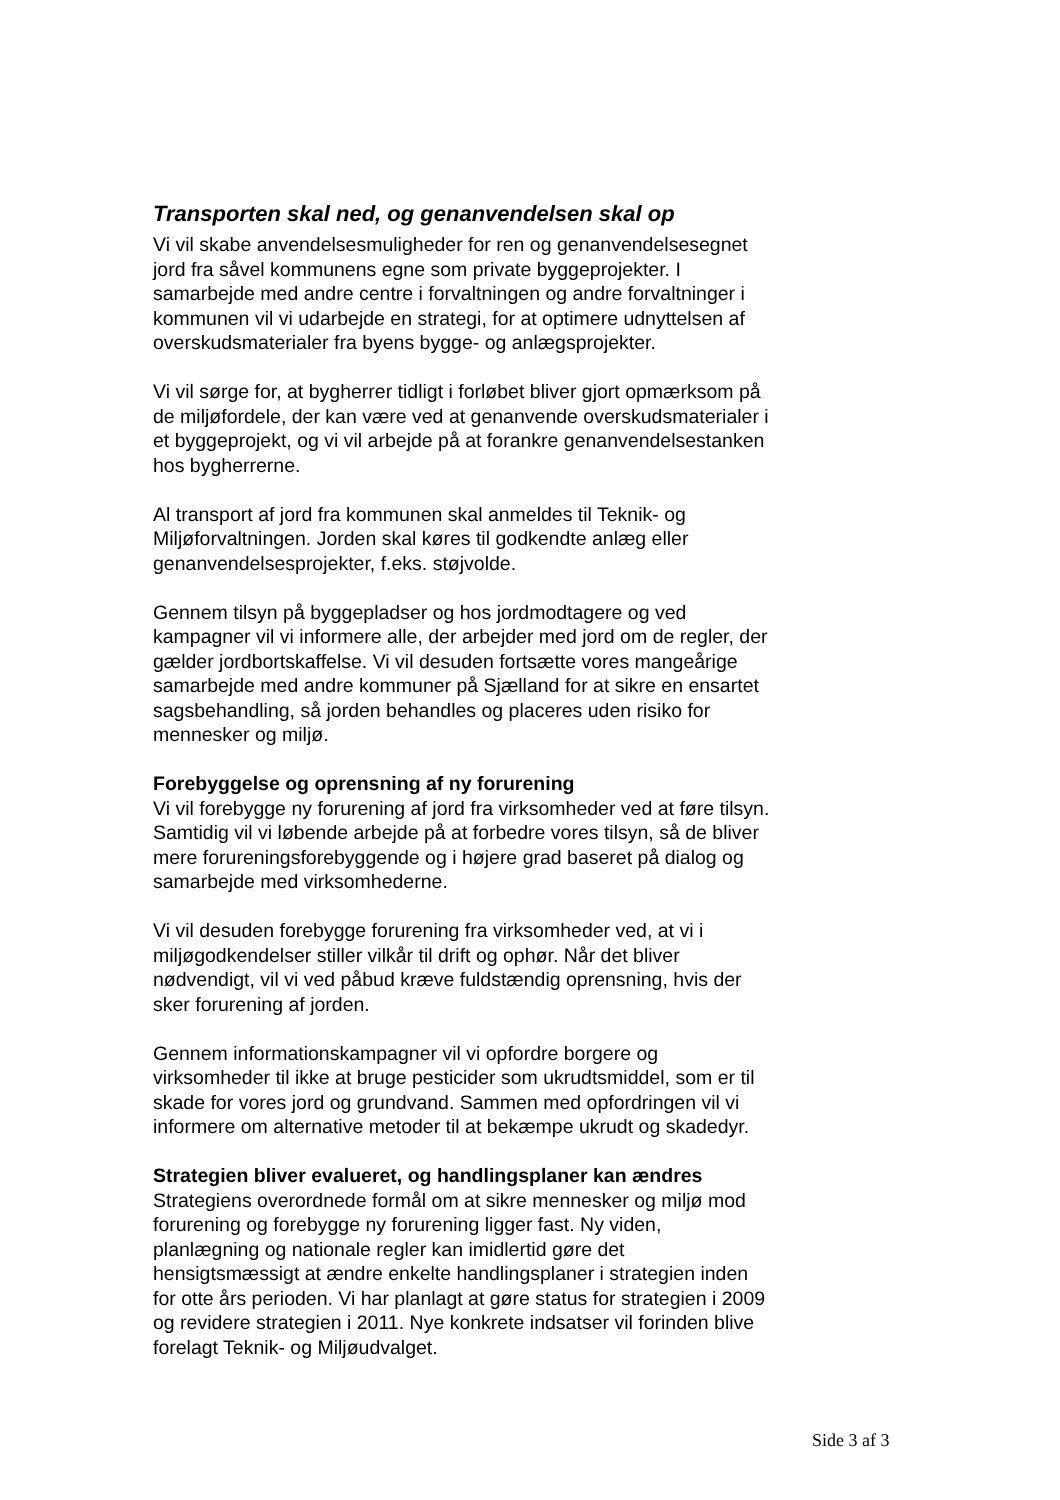Transporten skal ned, og genanvendelsen skal op
Vi vil skabe anvendelsesmuligheder for ren og genanvendelsesegnet jord fra såvel kommunens egne som private byggeprojekter. I samarbejde med andre centre i forvaltningen og andre forvaltninger i kommunen vil vi udarbejde en strategi, for at optimere udnyttelsen af overskudsmaterialer fra byens bygge- og anlægsprojekter.
Vi vil sørge for, at bygherrer tidligt i forløbet bliver gjort opmærksom på de miljøfordele, der kan være ved at genanvende overskudsmaterialer i et byggeprojekt, og vi vil arbejde på at forankre genanvendelsestanken hos bygherrerne.
Al transport af jord fra kommunen skal anmeldes til Teknik- og Miljøforvaltningen. Jorden skal køres til godkendte anlæg eller genanvendelsesprojekter, f.eks. støjvolde.
Gennem tilsyn på byggepladser og hos jordmodtagere og ved kampagner vil vi informere alle, der arbejder med jord om de regler, der gælder jordbortskaffelse. Vi vil desuden fortsætte vores mangeårige samarbejde med andre kommuner på Sjælland for at sikre en ensartet sagsbehandling, så jorden behandles og placeres uden risiko for mennesker og miljø.
Forebyggelse og oprensning af ny forurening
Vi vil forebygge ny forurening af jord fra virksomheder ved at føre tilsyn. Samtidig vil vi løbende arbejde på at forbedre vores tilsyn, så de bliver mere forureningsforebyggende og i højere grad baseret på dialog og samarbejde med virksomhederne.
Vi vil desuden forebygge forurening fra virksomheder ved, at vi i miljøgodkendelser stiller vilkår til drift og ophør. Når det bliver nødvendigt, vil vi ved påbud kræve fuldstændig oprensning, hvis der sker forurening af jorden.
Gennem informationskampagner vil vi opfordre borgere og virksomheder til ikke at bruge pesticider som ukrudtsmiddel, som er til skade for vores jord og grundvand. Sammen med opfordringen vil vi informere om alternative metoder til at bekæmpe ukrudt og skadedyr.
Strategien bliver evalueret, og handlingsplaner kan ændres
Strategiens overordnede formål om at sikre mennesker og miljø mod forurening og forebygge ny forurening ligger fast. Ny viden, planlægning og nationale regler kan imidlertid gøre det hensigtsmæssigt at ændre enkelte handlingsplaner i strategien inden for otte års perioden. Vi har planlagt at gøre status for strategien i 2009 og revidere strategien i 2011. Nye konkrete indsatser vil forinden blive forelagt Teknik- og Miljøudvalget.
Side 3 af 3